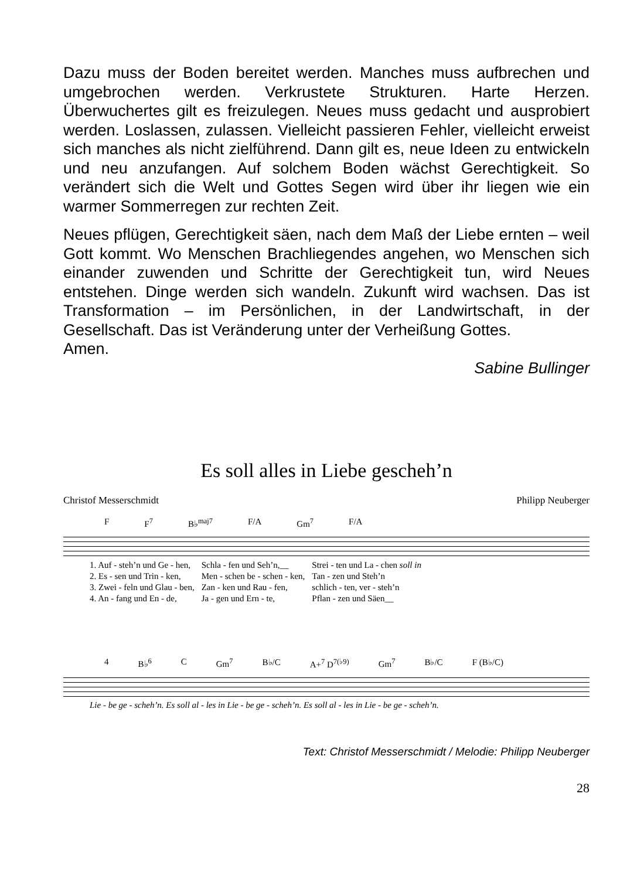Dazu muss der Boden bereitet werden. Manches muss aufbrechen und umgebrochen werden. Verkrustete Strukturen. Harte Herzen. Überwuchertes gilt es freizulegen. Neues muss gedacht und ausprobiert werden. Loslassen, zulassen. Vielleicht passieren Fehler, vielleicht erweist sich manches als nicht zielführend. Dann gilt es, neue Ideen zu entwickeln und neu anzufangen. Auf solchem Boden wächst Gerechtigkeit. So verändert sich die Welt und Gottes Segen wird über ihr liegen wie ein warmer Sommerregen zur rechten Zeit.
Neues pflügen, Gerechtigkeit säen, nach dem Maß der Liebe ernten – weil Gott kommt. Wo Menschen Brachliegendes angehen, wo Menschen sich einander zuwenden und Schritte der Gerechtigkeit tun, wird Neues entstehen. Dinge werden sich wandeln. Zukunft wird wachsen. Das ist Transformation – im Persönlichen, in der Landwirtschaft, in der Gesellschaft. Das ist Veränderung unter der Verheißung Gottes.
Amen.
Sabine Bullinger
Es soll alles in Liebe gescheh’n
Christof Messerschmidt Philipp Neuberger
F F<sup>7</sup> B♭<sup>maj7</sup> F/A Gm<sup>7</sup> F/A
| 1. Auf - steh’n und Ge - hen, | Schla - fen und Seh’n,__ | Strei - ten und La - chen soll in |
| 2. Es - sen und Trin - ken, | Men - schen be - schen - ken, | Tan - zen und Steh’n |
| 3. Zwei - feln und Glau - ben, | Zan - ken und Rau - fen, | schlich - ten, ver - steh’n |
| 4. An - fang und En - de, | Ja - gen und Ern - te, | Pflan - zen und Säen__ |
4 B♭<sup>6</sup> C Gm<sup>7</sup> B♭/C A+<sup>7</sup> D<sup>7(♭9)</sup> Gm<sup>7</sup> B♭/C F (B♭/C)
Lie - be ge - scheh’n. Es soll al - les in Lie - be ge - scheh’n. Es soll al - les in Lie - be ge - scheh’n.
Text: Christof Messerschmidt / Melodie: Philipp Neuberger
28